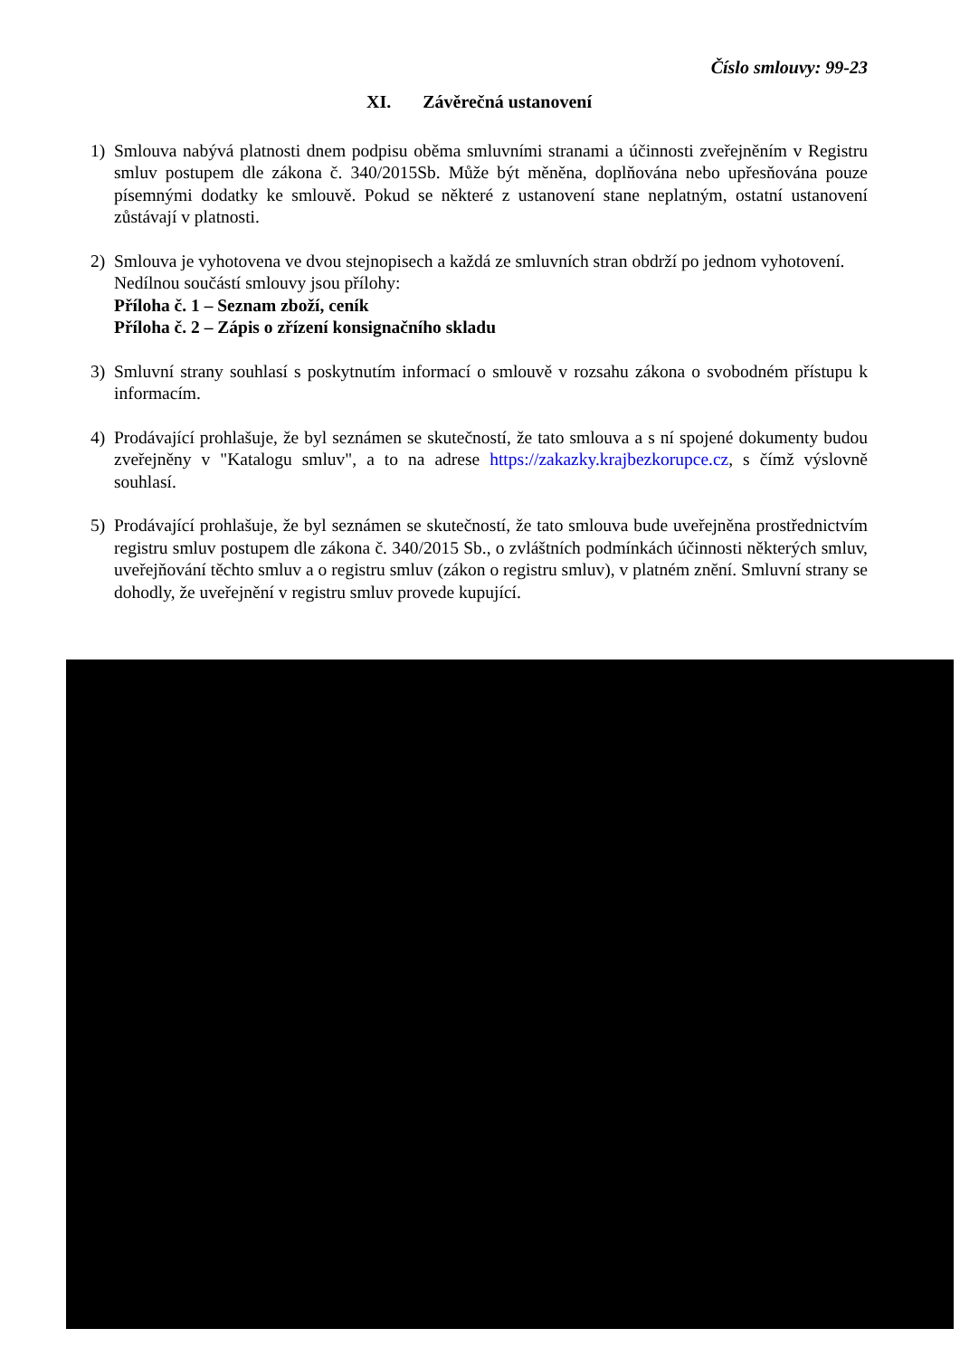Číslo smlouvy: 99-23
XI. Závěrečná ustanovení
1) Smlouva nabývá platnosti dnem podpisu oběma smluvními stranami a účinnosti zveřejněním v Registru smluv postupem dle zákona č. 340/2015Sb. Může být měněna, doplňována nebo upřesňována pouze písemnými dodatky ke smlouvě. Pokud se některé z ustanovení stane neplatným, ostatní ustanovení zůstávají v platnosti.
2) Smlouva je vyhotovena ve dvou stejnopisech a každá ze smluvních stran obdrží po jednom vyhotovení.
Nedílnou součástí smlouvy jsou přílohy:
Příloha č. 1 – Seznam zboží, ceník
Příloha č. 2 – Zápis o zřízení konsignačního skladu
3) Smluvní strany souhlasí s poskytnutím informací o smlouvě v rozsahu zákona o svobodném přístupu k informacím.
4) Prodávající prohlašuje, že byl seznámen se skutečností, že tato smlouva a s ní spojené dokumenty budou zveřejněny v "Katalogu smluv", a to na adrese https://zakazky.krajbezkorupce.cz, s čímž výslovně souhlasí.
5) Prodávající prohlašuje, že byl seznámen se skutečností, že tato smlouva bude uveřejněna prostřednictvím registru smluv postupem dle zákona č. 340/2015 Sb., o zvláštních podmínkách účinnosti některých smluv, uveřejňování těchto smluv a o registru smluv (zákon o registru smluv), v platném znění. Smluvní strany se dohodly, že uveřejnění v registru smluv provede kupující.